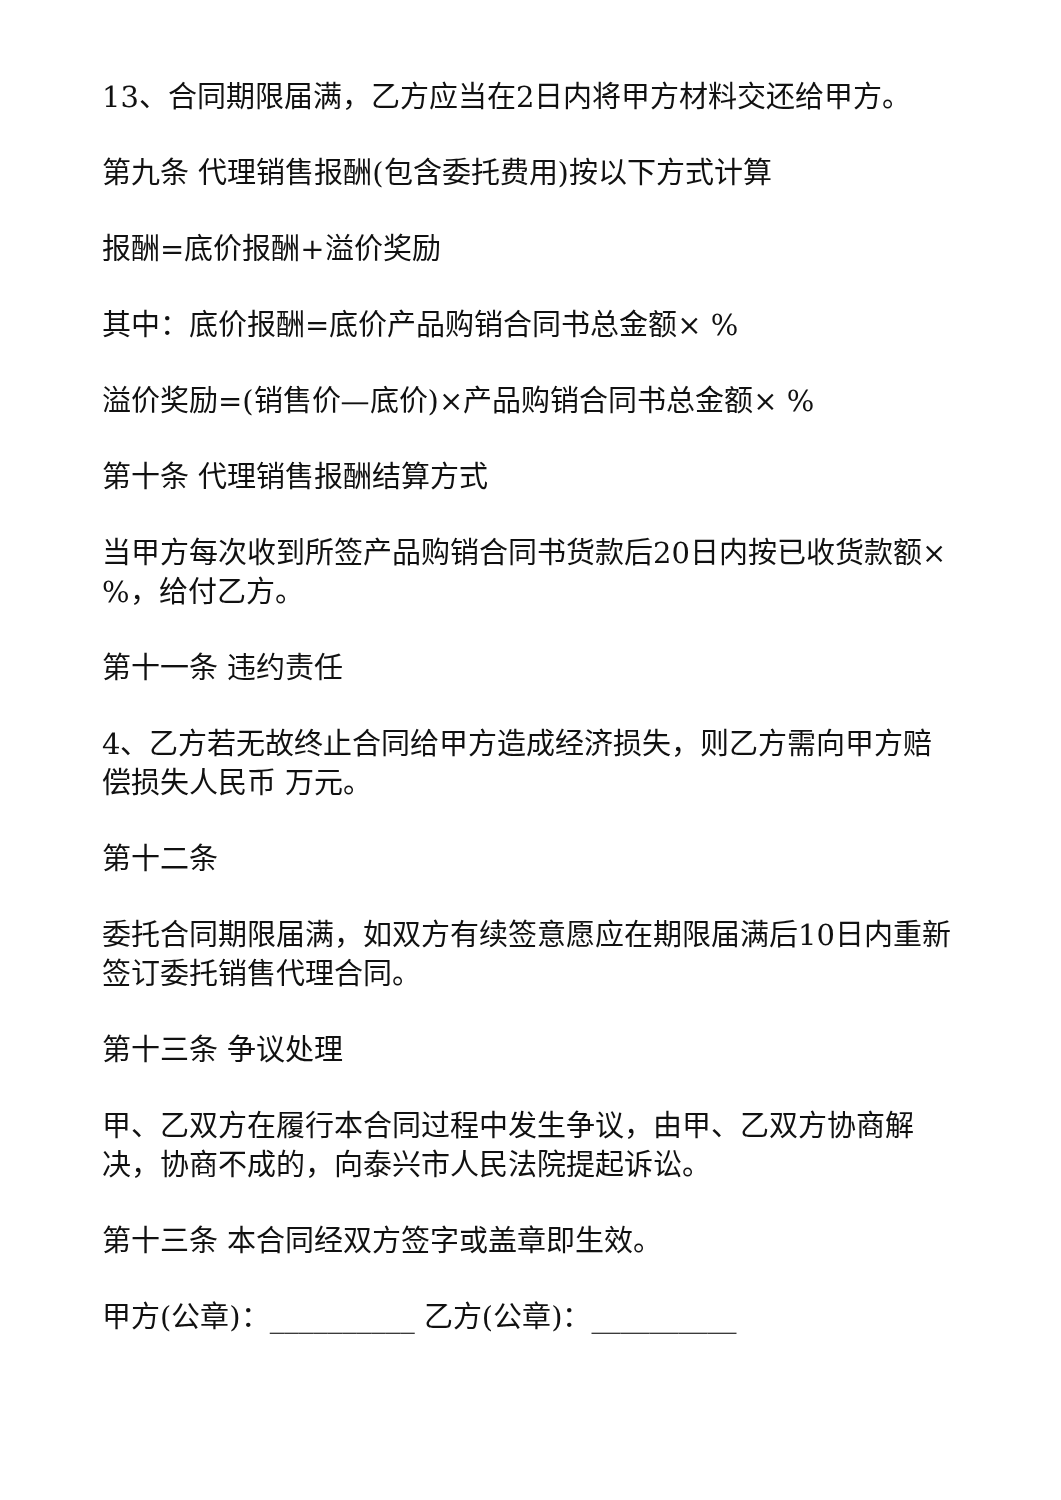13、合同期限届满，乙方应当在2日内将甲方材料交还给甲方。
第九条 代理销售报酬(包含委托费用)按以下方式计算
报酬=底价报酬+溢价奖励
其中：底价报酬=底价产品购销合同书总金额× %
溢价奖励=(销售价—底价)×产品购销合同书总金额× %
第十条 代理销售报酬结算方式
当甲方每次收到所签产品购销合同书货款后20日内按已收货款额× %，给付乙方。
第十一条 违约责任
4、乙方若无故终止合同给甲方造成经济损失，则乙方需向甲方赔偿损失人民币 万元。
第十二条
委托合同期限届满，如双方有续签意愿应在期限届满后10日内重新签订委托销售代理合同。
第十三条 争议处理
甲、乙双方在履行本合同过程中发生争议，由甲、乙双方协商解决，协商不成的，向泰兴市人民法院提起诉讼。
第十三条 本合同经双方签字或盖章即生效。
甲方(公章)：__________ 乙方(公章)：__________